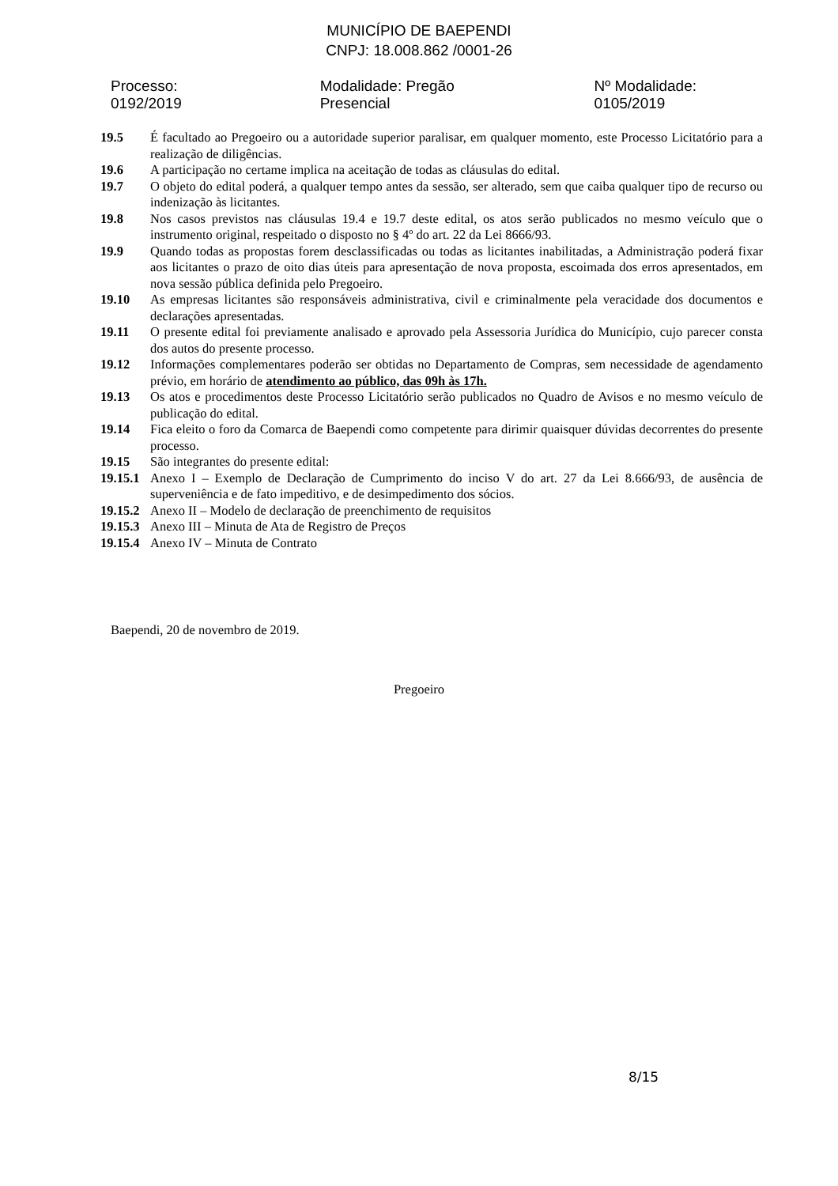MUNICÍPIO DE BAEPENDI
CNPJ: 18.008.862 /0001-26
Processo: 0192/2019 Modalidade: Pregão Presencial Nº Modalidade: 0105/2019
19.5 É facultado ao Pregoeiro ou a autoridade superior paralisar, em qualquer momento, este Processo Licitatório para a realização de diligências.
19.6 A participação no certame implica na aceitação de todas as cláusulas do edital.
19.7 O objeto do edital poderá, a qualquer tempo antes da sessão, ser alterado, sem que caiba qualquer tipo de recurso ou indenização às licitantes.
19.8 Nos casos previstos nas cláusulas 19.4 e 19.7 deste edital, os atos serão publicados no mesmo veículo que o instrumento original, respeitado o disposto no § 4º do art. 22 da Lei 8666/93.
19.9 Quando todas as propostas forem desclassificadas ou todas as licitantes inabilitadas, a Administração poderá fixar aos licitantes o prazo de oito dias úteis para apresentação de nova proposta, escoimada dos erros apresentados, em nova sessão pública definida pelo Pregoeiro.
19.10 As empresas licitantes são responsáveis administrativa, civil e criminalmente pela veracidade dos documentos e declarações apresentadas.
19.11 O presente edital foi previamente analisado e aprovado pela Assessoria Jurídica do Município, cujo parecer consta dos autos do presente processo.
19.12 Informações complementares poderão ser obtidas no Departamento de Compras, sem necessidade de agendamento prévio, em horário de atendimento ao público, das 09h às 17h.
19.13 Os atos e procedimentos deste Processo Licitatório serão publicados no Quadro de Avisos e no mesmo veículo de publicação do edital.
19.14 Fica eleito o foro da Comarca de Baependi como competente para dirimir quaisquer dúvidas decorrentes do presente processo.
19.15 São integrantes do presente edital:
19.15.1
Anexo I – Exemplo de Declaração de Cumprimento do inciso V do art. 27 da Lei 8.666/93, de ausência de superveniência e de fato impeditivo, e de desimpedimento dos sócios.
19.15.2
Anexo II – Modelo de declaração de preenchimento de requisitos
19.15.3
Anexo III – Minuta de Ata de Registro de Preços
19.15.4
Anexo IV – Minuta de Contrato
Baependi, 20 de novembro de 2019.
Pregoeiro
8/15